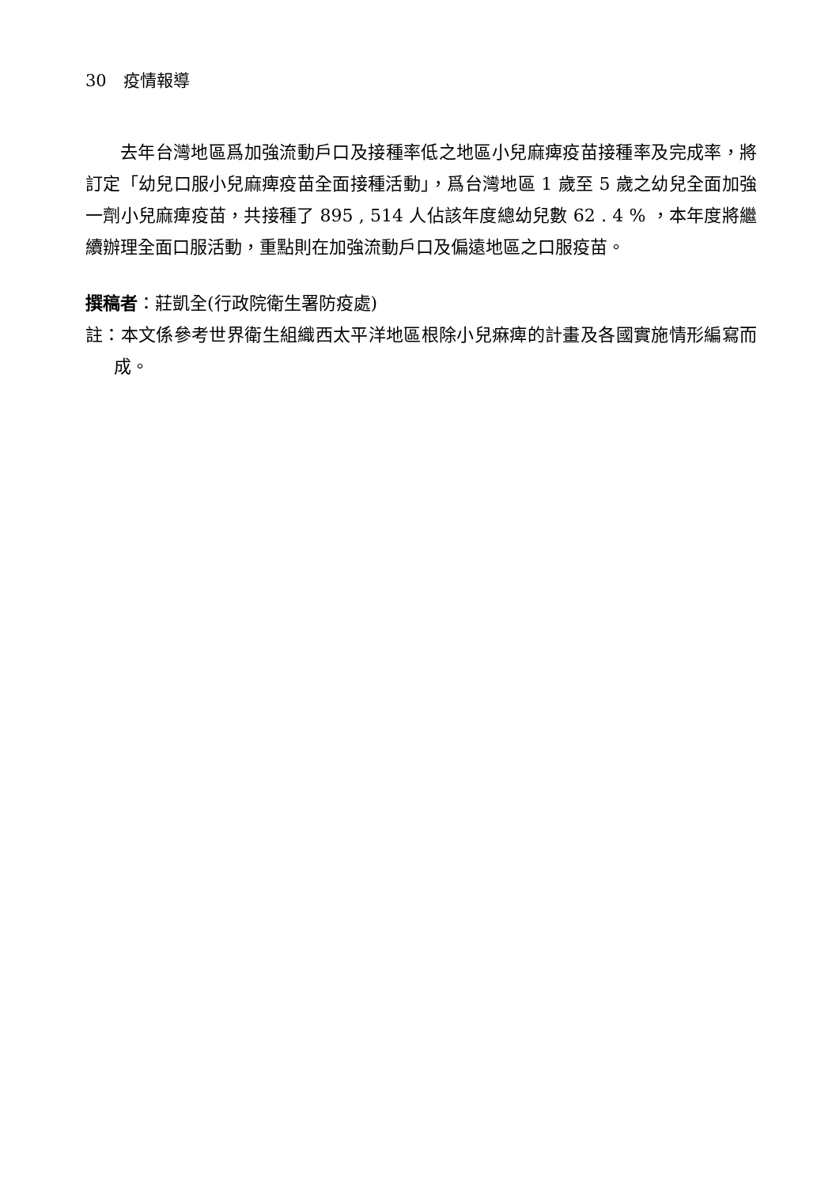30　疫情報導
去年台灣地區爲加強流動戶口及接種率低之地區小兒麻痺疫苗接種率及完成率，將訂定「幼兒口服小兒麻痺疫苗全面接種活動」，爲台灣地區 1 歲至 5 歲之幼兒全面加強一劑小兒麻痺疫苗，共接種了 895 , 514 人佔該年度總幼兒數 62 . 4 % ，本年度將繼續辦理全面口服活動，重點則在加強流動戶口及偏遠地區之口服疫苗。
撰稿者：莊凱全(行政院衛生署防疫處)
註：本文係參考世界衛生組織西太平洋地區根除小兒痳痺的計畫及各國實施情形編寫而成。